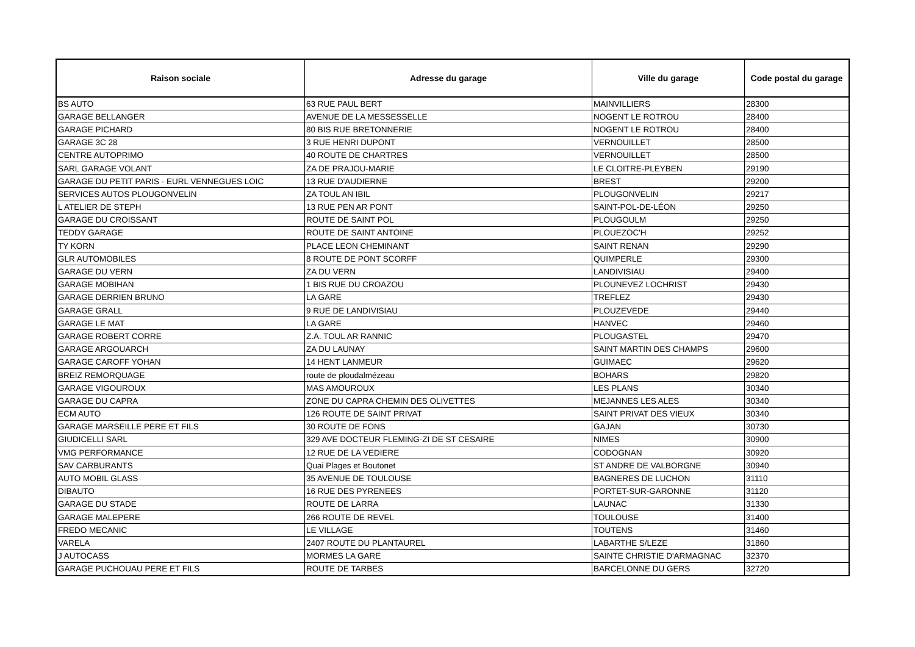| Raison sociale | Adresse du garage | Ville du garage | Code postal du garage |
| --- | --- | --- | --- |
| BS AUTO | 63 RUE PAUL BERT | MAINVILLIERS | 28300 |
| GARAGE BELLANGER | AVENUE DE LA MESSESSELLE | NOGENT LE ROTROU | 28400 |
| GARAGE PICHARD | 80 BIS RUE BRETONNERIE | NOGENT LE ROTROU | 28400 |
| GARAGE 3C 28 | 3 RUE HENRI DUPONT | VERNOUILLET | 28500 |
| CENTRE AUTOPRIMO | 40 ROUTE DE CHARTRES | VERNOUILLET | 28500 |
| SARL GARAGE VOLANT | ZA DE PRAJOU-MARIE | LE CLOITRE-PLEYBEN | 29190 |
| GARAGE DU PETIT PARIS - EURL VENNEGUES LOIC | 13 RUE D'AUDIERNE | BREST | 29200 |
| SERVICES AUTOS PLOUGONVELIN | ZA TOUL AN IBIL | PLOUGONVELIN | 29217 |
| L ATELIER DE STEPH | 13 RUE PEN AR PONT | SAINT-POL-DE-LÉON | 29250 |
| GARAGE DU CROISSANT | ROUTE DE SAINT POL | PLOUGOULM | 29250 |
| TEDDY GARAGE | ROUTE DE SAINT ANTOINE | PLOUEZOC'H | 29252 |
| TY KORN | PLACE LEON CHEMINANT | SAINT RENAN | 29290 |
| GLR AUTOMOBILES | 8 ROUTE DE PONT SCORFF | QUIMPERLE | 29300 |
| GARAGE DU VERN | ZA DU VERN | LANDIVISIAU | 29400 |
| GARAGE MOBIHAN | 1 BIS RUE DU CROAZOU | PLOUNEVEZ LOCHRIST | 29430 |
| GARAGE DERRIEN BRUNO | LA GARE | TREFLEZ | 29430 |
| GARAGE GRALL | 9 RUE DE LANDIVISIAU | PLOUZEVEDE | 29440 |
| GARAGE LE MAT | LA GARE | HANVEC | 29460 |
| GARAGE ROBERT CORRE | Z.A. TOUL AR RANNIC | PLOUGASTEL | 29470 |
| GARAGE ARGOUARCH | ZA DU LAUNAY | SAINT MARTIN DES CHAMPS | 29600 |
| GARAGE CAROFF YOHAN | 14 HENT LANMEUR | GUIMAEC | 29620 |
| BREIZ REMORQUAGE | route de ploudalmézeau | BOHARS | 29820 |
| GARAGE VIGOUROUX | MAS AMOUROUX | LES PLANS | 30340 |
| GARAGE DU CAPRA | ZONE DU CAPRA CHEMIN DES OLIVETTES | MEJANNES LES ALES | 30340 |
| ECM AUTO | 126 ROUTE DE SAINT PRIVAT | SAINT PRIVAT DES VIEUX | 30340 |
| GARAGE MARSEILLE PERE ET FILS | 30 ROUTE DE FONS | GAJAN | 30730 |
| GIUDICELLI SARL | 329 AVE DOCTEUR FLEMING-ZI DE ST CESAIRE | NIMES | 30900 |
| VMG PERFORMANCE | 12 RUE DE LA VEDIERE | CODOGNAN | 30920 |
| SAV CARBURANTS | Quai Plages et Boutonet | ST ANDRE DE VALBORGNE | 30940 |
| AUTO MOBIL GLASS | 35 AVENUE DE TOULOUSE | BAGNERES DE LUCHON | 31110 |
| DIBAUTO | 16 RUE DES PYRENEES | PORTET-SUR-GARONNE | 31120 |
| GARAGE DU STADE | ROUTE DE LARRA | LAUNAC | 31330 |
| GARAGE MALEPERE | 266 ROUTE DE REVEL | TOULOUSE | 31400 |
| FREDO MECANIC | LE VILLAGE | TOUTENS | 31460 |
| VARELA | 2407 ROUTE DU PLANTAUREL | LABARTHE S/LEZE | 31860 |
| J AUTOCASS | MORMES LA GARE | SAINTE CHRISTIE D'ARMAGNAC | 32370 |
| GARAGE PUCHOUAU PERE ET FILS | ROUTE DE TARBES | BARCELONNE DU GERS | 32720 |